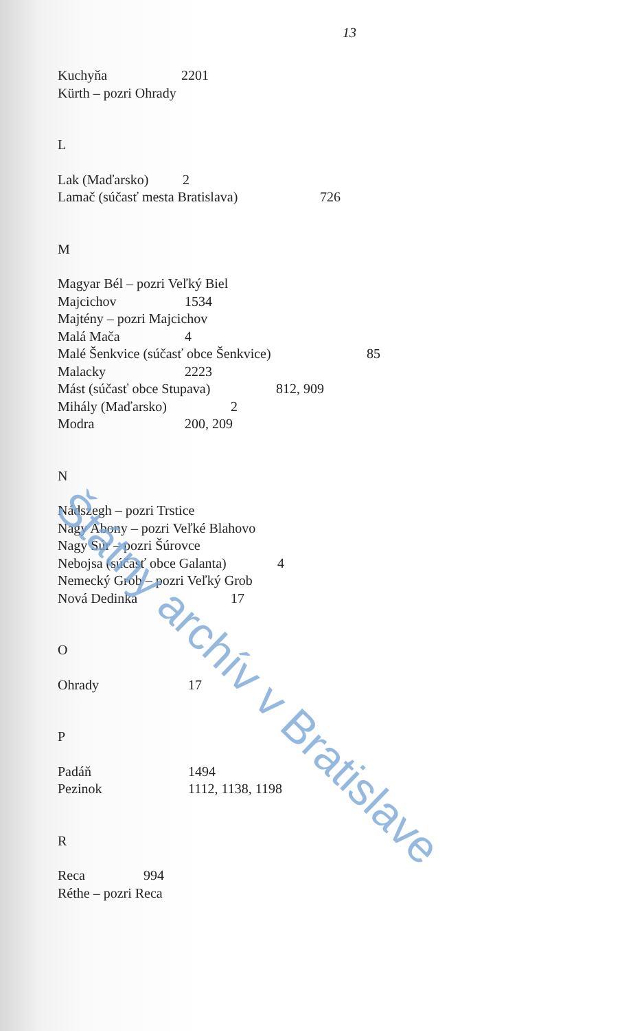13
Kuchyňa 2201
Kürth – pozri Ohrady
L
Lak (Maďarsko) 2
Lamač (súčasť mesta Bratislava) 726
M
Magyar Bél – pozri Veľký Biel
Majcichov 1534
Majtény – pozri Majcichov
Malá Mača 4
Malé Šenkvice (súčasť obce Šenkvice) 85
Malacky 2223
Mást (súčasť obce Stupava) 812, 909
Mihály (Maďarsko) 2
Modra 200, 209
N
Nádszegh – pozri Trstice
Nagy Abony – pozri Veľké Blahovo
Nagy Súr – pozri Šúrovce
Nebojsa (súčasť obce Galanta) 4
Nemecký Grob – pozri Veľký Grob
Nová Dedinka 17
O
Ohrady 17
P
Padáň 1494
Pezinok 1112, 1138, 1198
R
Reca 994
Réthe – pozri Reca
Štátny archív v Bratislave